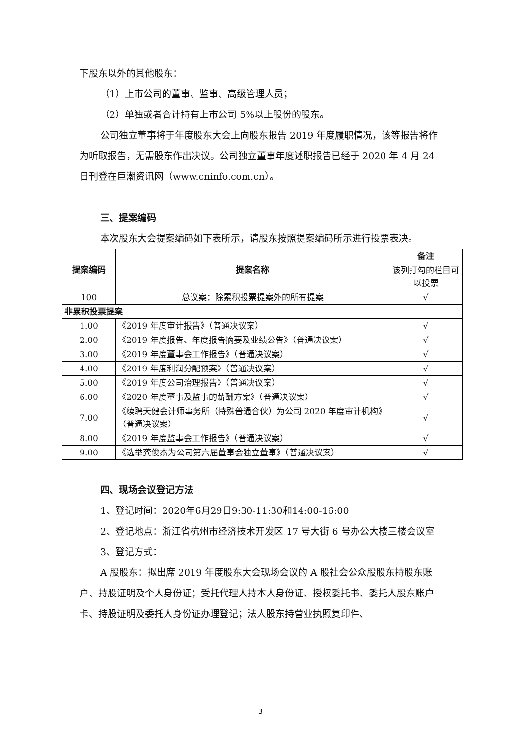下股东以外的其他股东：
（1）上市公司的董事、监事、高级管理人员；
（2）单独或者合计持有上市公司 5%以上股份的股东。
公司独立董事将于年度股东大会上向股东报告 2019 年度履职情况，该等报告将作为听取报告，无需股东作出决议。公司独立董事年度述职报告已经于 2020 年 4 月 24 日刊登在巨潮资讯网（www.cninfo.com.cn）。
三、提案编码
本次股东大会提案编码如下表所示，请股东按照提案编码所示进行投票表决。
| 提案编码 | 提案名称 | 备注 |
| --- | --- | --- |
| | | 该列打勾的栏目可以投票 |
| 100 | 总议案：除累积投票提案外的所有提案 | √ |
| 非累积投票提案 | | |
| 1.00 | 《2019 年度审计报告》（普通决议案） | √ |
| 2.00 | 《2019 年度报告、年度报告摘要及业绩公告》（普通决议案） | √ |
| 3.00 | 《2019 年度董事会工作报告》（普通决议案） | √ |
| 4.00 | 《2019 年度利润分配预案》（普通决议案） | √ |
| 5.00 | 《2019 年度公司治理报告》（普通决议案） | √ |
| 6.00 | 《2020 年度董事及监事的薪酬方案》（普通决议案） | √ |
| 7.00 | 《续聘天健会计师事务所（特殊普通合伙）为公司 2020 年度审计机构》（普通决议案） | √ |
| 8.00 | 《2019 年度监事会工作报告》（普通决议案） | √ |
| 9.00 | 《选举龚俊杰为公司第六届董事会独立董事》（普通决议案） | √ |
四、现场会议登记方法
1、登记时间：2020年6月29日9:30-11:30和14:00-16:00
2、登记地点：浙江省杭州市经济技术开发区 17 号大街 6 号办公大楼三楼会议室
3、登记方式：
A 股股东：拟出席 2019 年度股东大会现场会议的 A 股社会公众股股东持股东账户、持股证明及个人身份证；受托代理人持本人身份证、授权委托书、委托人股东账户卡、持股证明及委托人身份证办理登记；法人股东持营业执照复印件、
3